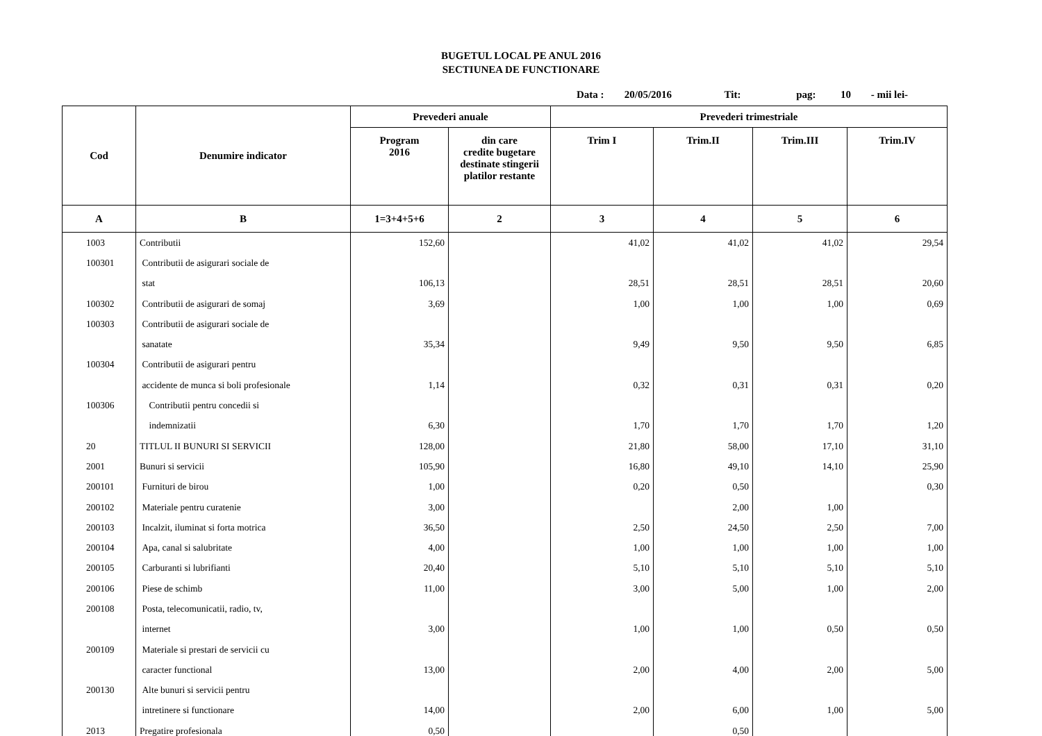BUGETUL LOCAL PE ANUL 2016
SECTIUNEA DE FUNCTIONARE
Data : 20/05/2016 Tit: pag: 10 - mii lei-
| Cod | Denumire indicator | Prevederi anuale | | Prevederi trimestriale | | | |
| --- | --- | --- | --- | --- | --- | --- | --- |
| | | Program 2016 | din care credite bugetare destinate stingerii platilor restante | Trim I | Trim.II | Trim.III | Trim.IV |
| A | B | 1=3+4+5+6 | 2 | 3 | 4 | 5 | 6 |
| 1003 | Contributii | 152,60 | | 41,02 | 41,02 | 41,02 | 29,54 |
| 100301 | Contributii de asigurari sociale de | | | | | | |
| | stat | 106,13 | | 28,51 | 28,51 | 28,51 | 20,60 |
| 100302 | Contributii de asigurari de somaj | 3,69 | | 1,00 | 1,00 | 1,00 | 0,69 |
| 100303 | Contributii de asigurari sociale de | | | | | | |
| | sanatate | 35,34 | | 9,49 | 9,50 | 9,50 | 6,85 |
| 100304 | Contributii de asigurari pentru | | | | | | |
| | accidente de munca si boli profesionale | 1,14 | | 0,32 | 0,31 | 0,31 | 0,20 |
| 100306 | Contributii pentru concedii si | | | | | | |
| | indemnizatii | 6,30 | | 1,70 | 1,70 | 1,70 | 1,20 |
| 20 | TITLUL II BUNURI SI SERVICII | 128,00 | | 21,80 | 58,00 | 17,10 | 31,10 |
| 2001 | Bunuri si servicii | 105,90 | | 16,80 | 49,10 | 14,10 | 25,90 |
| 200101 | Furnituri de birou | 1,00 | | 0,20 | 0,50 | | 0,30 |
| 200102 | Materiale pentru curatenie | 3,00 | | | 2,00 | 1,00 | |
| 200103 | Incalzit, iluminat si forta motrica | 36,50 | | 2,50 | 24,50 | 2,50 | 7,00 |
| 200104 | Apa, canal si salubritate | 4,00 | | 1,00 | 1,00 | 1,00 | 1,00 |
| 200105 | Carburanti si lubrifianti | 20,40 | | 5,10 | 5,10 | 5,10 | 5,10 |
| 200106 | Piese de schimb | 11,00 | | 3,00 | 5,00 | 1,00 | 2,00 |
| 200108 | Posta, telecomunicatii, radio, tv, | | | | | | |
| | internet | 3,00 | | 1,00 | 1,00 | 0,50 | 0,50 |
| 200109 | Materiale si prestari de servicii cu | | | | | | |
| | caracter functional | 13,00 | | 2,00 | 4,00 | 2,00 | 5,00 |
| 200130 | Alte bunuri si servicii pentru | | | | | | |
| | intretinere si functionare | 14,00 | | 2,00 | 6,00 | 1,00 | 5,00 |
| 2013 | Pregatire profesionala | 0,50 | | | 0,50 | | |